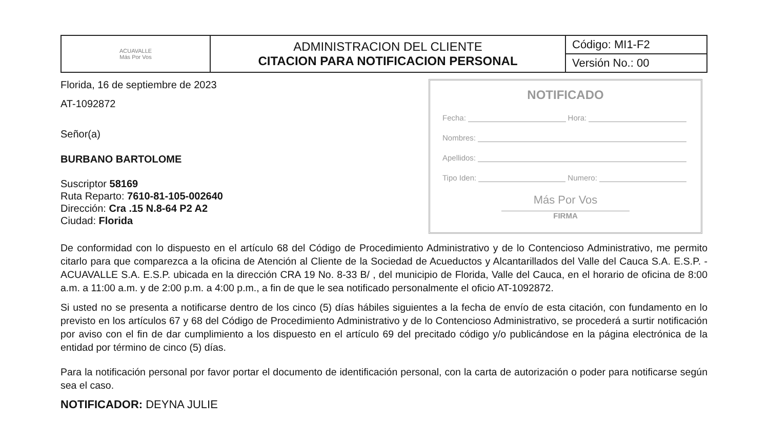| ACUAVALLE Más Por Vos | ADMINISTRACION DEL CLIENTE CITACION PARA NOTIFICACION PERSONAL | Código: MI1-F2 |
| | | Versión No.: 00 |
Florida, 16 de septiembre de 2023
AT-1092872
Señor(a)
BURBANO BARTOLOME
Suscriptor 58169
Ruta Reparto: 7610-81-105-002640
Dirección: Cra .15 N.8-64 P2 A2
Ciudad: Florida
NOTIFICADO
Fecha: Hora:
Nombres:
Apellidos:
Tipo Iden: Numero:
Más Por Vos
FIRMA
De conformidad con lo dispuesto en el artículo 68 del Código de Procedimiento Administrativo y de lo Contencioso Administrativo, me permito citarlo para que comparezca a la oficina de Atención al Cliente de la Sociedad de Acueductos y Alcantarillados del Valle del Cauca S.A. E.S.P. - ACUAVALLE S.A. E.S.P. ubicada en la dirección CRA 19 No. 8-33 B/ , del municipio de Florida, Valle del Cauca, en el horario de oficina de 8:00 a.m. a 11:00 a.m. y de 2:00 p.m. a 4:00 p.m., a fin de que le sea notificado personalmente el oficio AT-1092872.
Si usted no se presenta a notificarse dentro de los cinco (5) días hábiles siguientes a la fecha de envío de esta citación, con fundamento en lo previsto en los artículos 67 y 68 del Código de Procedimiento Administrativo y de lo Contencioso Administrativo, se procederá a surtir notificación por aviso con el fin de dar cumplimiento a los dispuesto en el artículo 69 del precitado código y/o publicándose en la página electrónica de la entidad por término de cinco (5) días.
Para la notificación personal por favor portar el documento de identificación personal, con la carta de autorización o poder para notificarse según sea el caso.
NOTIFICADOR: DEYNA JULIE